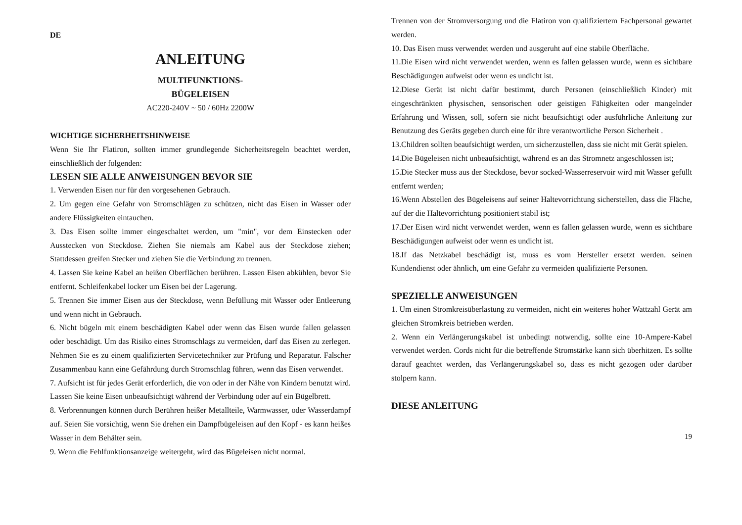DE
ANLEITUNG
MULTIFUNKTIONS-
BÜGELEISEN
AC220-240V ~ 50 / 60Hz 2200W
WICHTIGE SICHERHEITSHINWEISE
Wenn Sie Ihr Flatiron, sollten immer grundlegende Sicherheitsregeln beachtet werden, einschließlich der folgenden:
LESEN SIE ALLE ANWEISUNGEN BEVOR SIE
1. Verwenden Eisen nur für den vorgesehenen Gebrauch.
2. Um gegen eine Gefahr von Stromschlägen zu schützen, nicht das Eisen in Wasser oder andere Flüssigkeiten eintauchen.
3. Das Eisen sollte immer eingeschaltet werden, um "min", vor dem Einstecken oder Ausstecken von Steckdose. Ziehen Sie niemals am Kabel aus der Steckdose ziehen; Stattdessen greifen Stecker und ziehen Sie die Verbindung zu trennen.
4. Lassen Sie keine Kabel an heißen Oberflächen berühren. Lassen Eisen abkühlen, bevor Sie entfernt. Schleifenkabel locker um Eisen bei der Lagerung.
5. Trennen Sie immer Eisen aus der Steckdose, wenn Befüllung mit Wasser oder Entleerung und wenn nicht in Gebrauch.
6. Nicht bügeln mit einem beschädigten Kabel oder wenn das Eisen wurde fallen gelassen oder beschädigt. Um das Risiko eines Stromschlags zu vermeiden, darf das Eisen zu zerlegen. Nehmen Sie es zu einem qualifizierten Servicetechniker zur Prüfung und Reparatur. Falscher Zusammenbau kann eine Gefährdung durch Stromschlag führen, wenn das Eisen verwendet.
7. Aufsicht ist für jedes Gerät erforderlich, die von oder in der Nähe von Kindern benutzt wird. Lassen Sie keine Eisen unbeaufsichtigt während der Verbindung oder auf ein Bügelbrett.
8. Verbrennungen können durch Berühren heißer Metallteile, Warmwasser, oder Wasserdampf auf. Seien Sie vorsichtig, wenn Sie drehen ein Dampfbügeleisen auf den Kopf - es kann heißes Wasser in dem Behälter sein.
9. Wenn die Fehlfunktionsanzeige weitergeht, wird das Bügeleisen nicht normal.
Trennen von der Stromversorgung und die Flatiron von qualifiziertem Fachpersonal gewartet werden.
10. Das Eisen muss verwendet werden und ausgeruht auf eine stabile Oberfläche.
11.Die Eisen wird nicht verwendet werden, wenn es fallen gelassen wurde, wenn es sichtbare Beschädigungen aufweist oder wenn es undicht ist.
12.Diese Gerät ist nicht dafür bestimmt, durch Personen (einschließlich Kinder) mit eingeschränkten physischen, sensorischen oder geistigen Fähigkeiten oder mangelnder Erfahrung und Wissen, soll, sofern sie nicht beaufsichtigt oder ausführliche Anleitung zur Benutzung des Geräts gegeben durch eine für ihre verantwortliche Person Sicherheit .
13.Children sollten beaufsichtigt werden, um sicherzustellen, dass sie nicht mit Gerät spielen.
14.Die Bügeleisen nicht unbeaufsichtigt, während es an das Stromnetz angeschlossen ist;
15.Die Stecker muss aus der Steckdose, bevor socked-Wasserreservoir wird mit Wasser gefüllt entfernt werden;
16.Wenn Abstellen des Bügeleisens auf seiner Haltevorrichtung sicherstellen, dass die Fläche, auf der die Haltevorrichtung positioniert stabil ist;
17.Der Eisen wird nicht verwendet werden, wenn es fallen gelassen wurde, wenn es sichtbare Beschädigungen aufweist oder wenn es undicht ist.
18.If das Netzkabel beschädigt ist, muss es vom Hersteller ersetzt werden. seinen Kundendienst oder ähnlich, um eine Gefahr zu vermeiden qualifizierte Personen.
SPEZIELLE ANWEISUNGEN
1. Um einen Stromkreisüberlastung zu vermeiden, nicht ein weiteres hoher Wattzahl Gerät am gleichen Stromkreis betrieben werden.
2. Wenn ein Verlängerungskabel ist unbedingt notwendig, sollte eine 10-Ampere-Kabel verwendet werden. Cords nicht für die betreffende Stromstärke kann sich überhitzen. Es sollte darauf geachtet werden, das Verlängerungskabel so, dass es nicht gezogen oder darüber stolpern kann.
DIESE ANLEITUNG
19